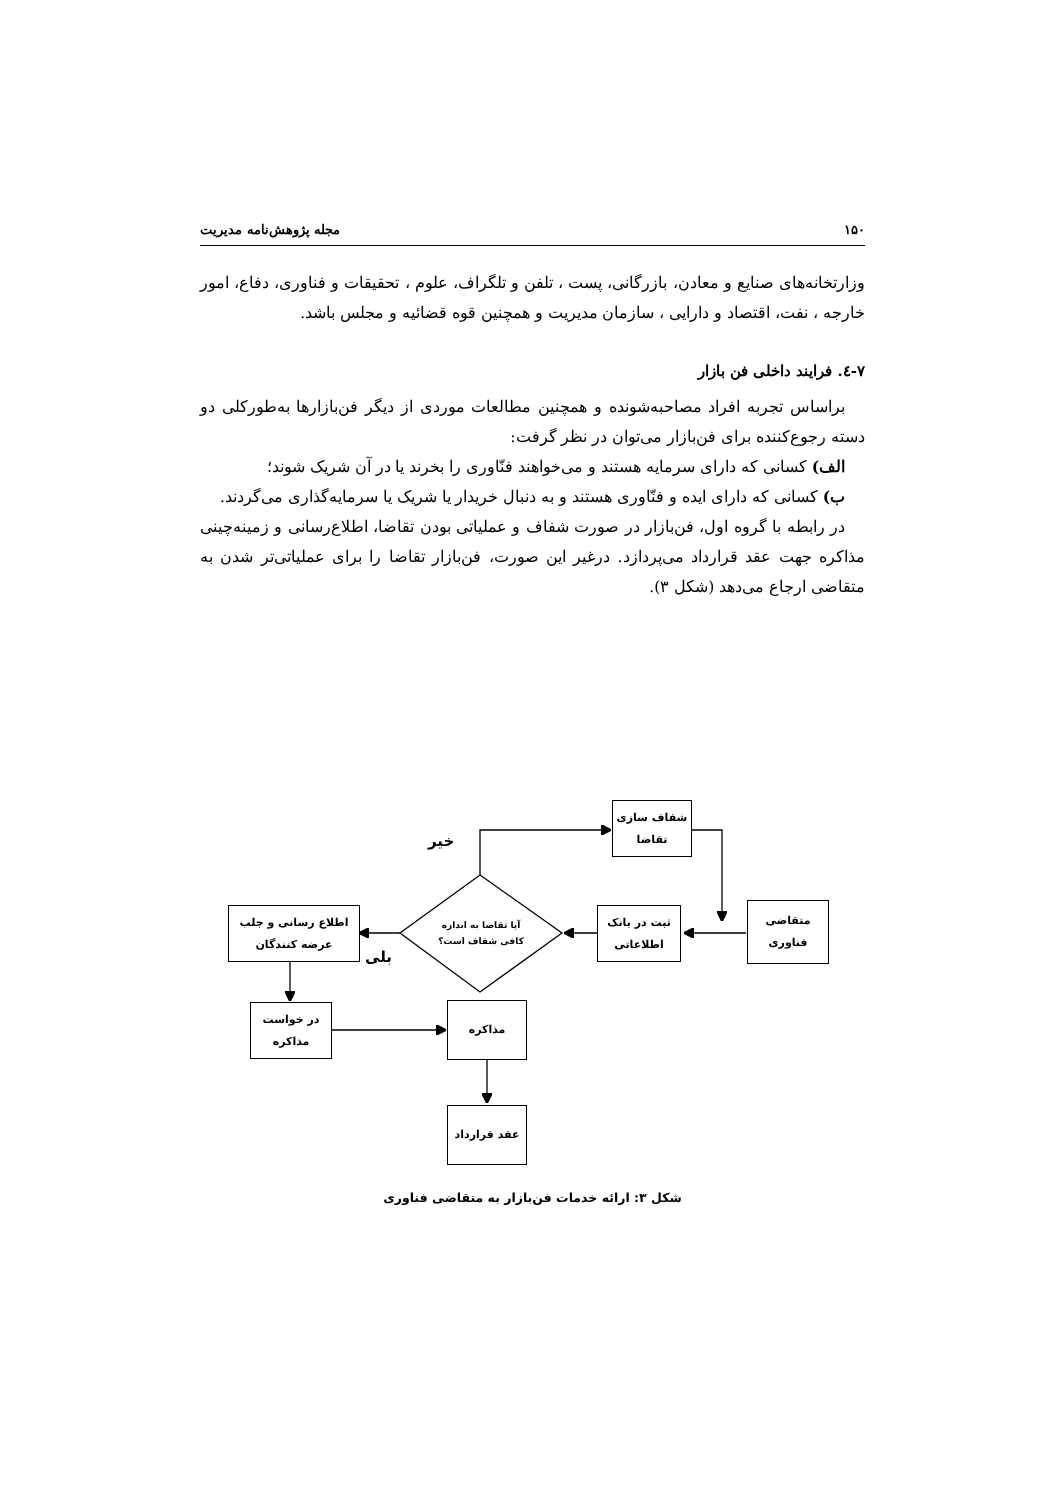۱۵۰ مجله پژوهش‌نامه مدیریت
وزارتخانه‌های صنایع و معادن، بازرگانی، پست ، تلفن و تلگراف، علوم ، تحقیقات و فناوری، دفاع، امور خارجه ، نفت، اقتصاد و دارایی ، سازمان مدیریت و همچنین قوه قضائیه و مجلس باشد.
۷-٤. فرایند داخلی فن بازار
براساس تجربه افراد مصاحبه‌شونده و همچنین مطالعات موردی از دیگر فن‌بازارها به‌طورکلی دو دسته رجوع‌کننده برای فن‌بازار می‌توان در نظر گرفت:
الف) کسانی که دارای سرمایه هستند و می‌خواهند فنّاوری را بخرند یا در آن شریک شوند؛
ب) کسانی که دارای ایده و فنّاوری هستند و به دنبال خریدار یا شریک یا سرمایه‌گذاری می‌گردند.
در رابطه با گروه اول، فن‌بازار در صورت شفاف و عملیاتی بودن تقاضا، اطلاع‌رسانی و زمینه‌چینی مذاکره جهت عقد قرارداد می‌پردازد. درغیر این صورت، فن‌بازار تقاضا را برای عملیاتی‌تر شدن به متقاضی ارجاع می‌دهد (شکل ۳).
شفاف سازی
تقاضا
متقاضی
فناوری
ثبت در بانک
اطلاعاتی
آیا تقاضا به اندازه
کافی شفاف است؟
اطلاع رسانی و جلب
عرضه کنندگان
در خواست
مذاکره
مذاکره
عقد قرارداد
خیر
بلی
شکل ۳: ارائه خدمات فن‌بازار به متقاضی فناوری